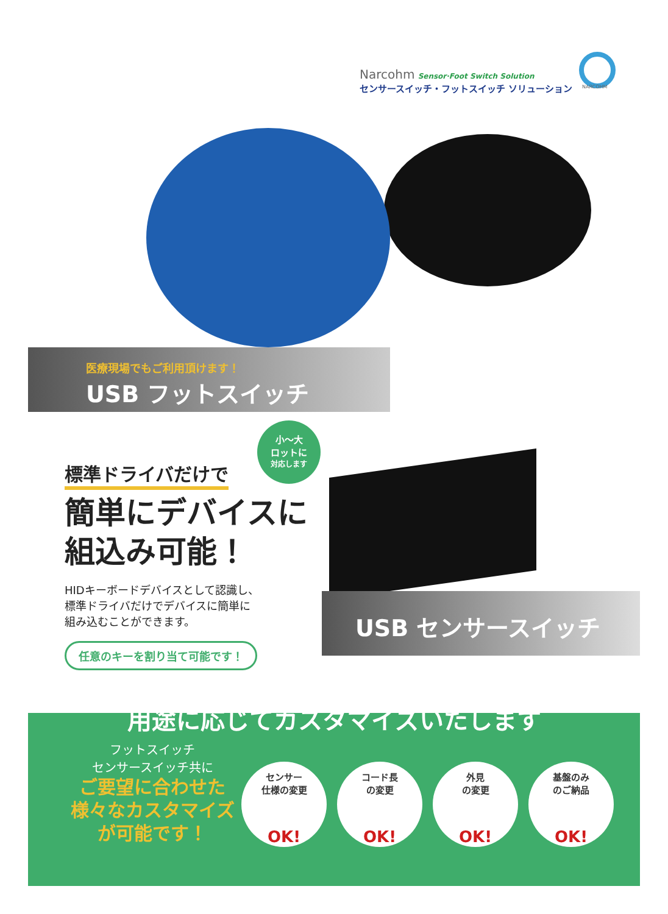Narcohm Sensor·Foot Switch Solution
センサースイッチ・フットスイッチ ソリューション
NARCOHM
医療現場でもご利用頂けます！
USB フットスイッチ
標準ドライバだけで
簡単にデバイスに
組込み可能！
HIDキーボードデバイスとして認識し、
標準ドライバだけでデバイスに簡単に
組み込むことができます。
任意のキーを割り当て可能です！
小〜大
ロットに
対応します
USB センサースイッチ
用途に応じてカスタマイズいたします
フットスイッチ
センサースイッチ共に
ご要望に合わせた 様々なカスタマイズ が可能です！
センサー
仕様の変更
OK!
コード長
の変更
OK!
外見
の変更
OK!
基盤のみ
のご納品
OK!